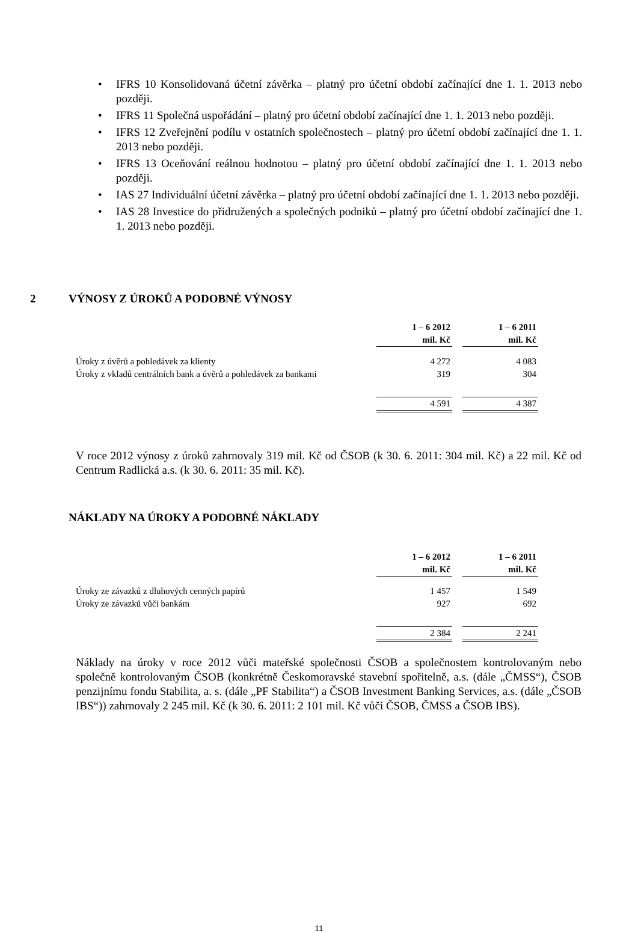• IFRS 10 Konsolidovaná účetní závěrka – platný pro účetní období začínající dne 1. 1. 2013 nebo později.
• IFRS 11 Společná uspořádání – platný pro účetní období začínající dne 1. 1. 2013 nebo později.
• IFRS 12 Zveřejnění podílu v ostatních společnostech – platný pro účetní období začínající dne 1. 1. 2013 nebo později.
• IFRS 13 Oceňování reálnou hodnotou – platný pro účetní období začínající dne 1. 1. 2013 nebo později.
• IAS 27 Individuální účetní závěrka – platný pro účetní období začínající dne 1. 1. 2013 nebo později.
• IAS 28 Investice do přidružených a společných podniků – platný pro účetní období začínající dne 1. 1. 2013 nebo později.
2 VÝNOSY Z ÚROKŮ A PODOBNÉ VÝNOSY
| | 1 – 6 2012 mil. Kč | | 1 – 6 2011 mil. Kč |
| Úroky z úvěrů a pohledávek za klienty | 4 272 | | 4 083 |
| Úroky z vkladů centrálních bank a úvěrů a pohledávek za bankami | 319 | | 304 |
| | 4 591 | | 4 387 |
V roce 2012 výnosy z úroků zahrnovaly 319 mil. Kč od ČSOB (k 30. 6. 2011: 304 mil. Kč) a 22 mil. Kč od Centrum Radlická a.s. (k 30. 6. 2011: 35 mil. Kč).
NÁKLADY NA ÚROKY A PODOBNÉ NÁKLADY
| | 1 – 6 2012 mil. Kč | | 1 – 6 2011 mil. Kč |
| Úroky ze závazků z dluhových cenných papírů | 1 457 | | 1 549 |
| Úroky ze závazků vůči bankám | 927 | | 692 |
| | 2 384 | | 2 241 |
Náklady na úroky v roce 2012 vůči mateřské společnosti ČSOB a společnostem kontrolovaným nebo společně kontrolovaným ČSOB (konkrétně Českomoravské stavební spořitelně, a.s. (dále „ČMSS“), ČSOB penzijnímu fondu Stabilita, a. s. (dále „PF Stabilita“) a ČSOB Investment Banking Services, a.s. (dále „ČSOB IBS“)) zahrnovaly 2 245 mil. Kč (k 30. 6. 2011: 2 101 mil. Kč vůči ČSOB, ČMSS a ČSOB IBS).
11